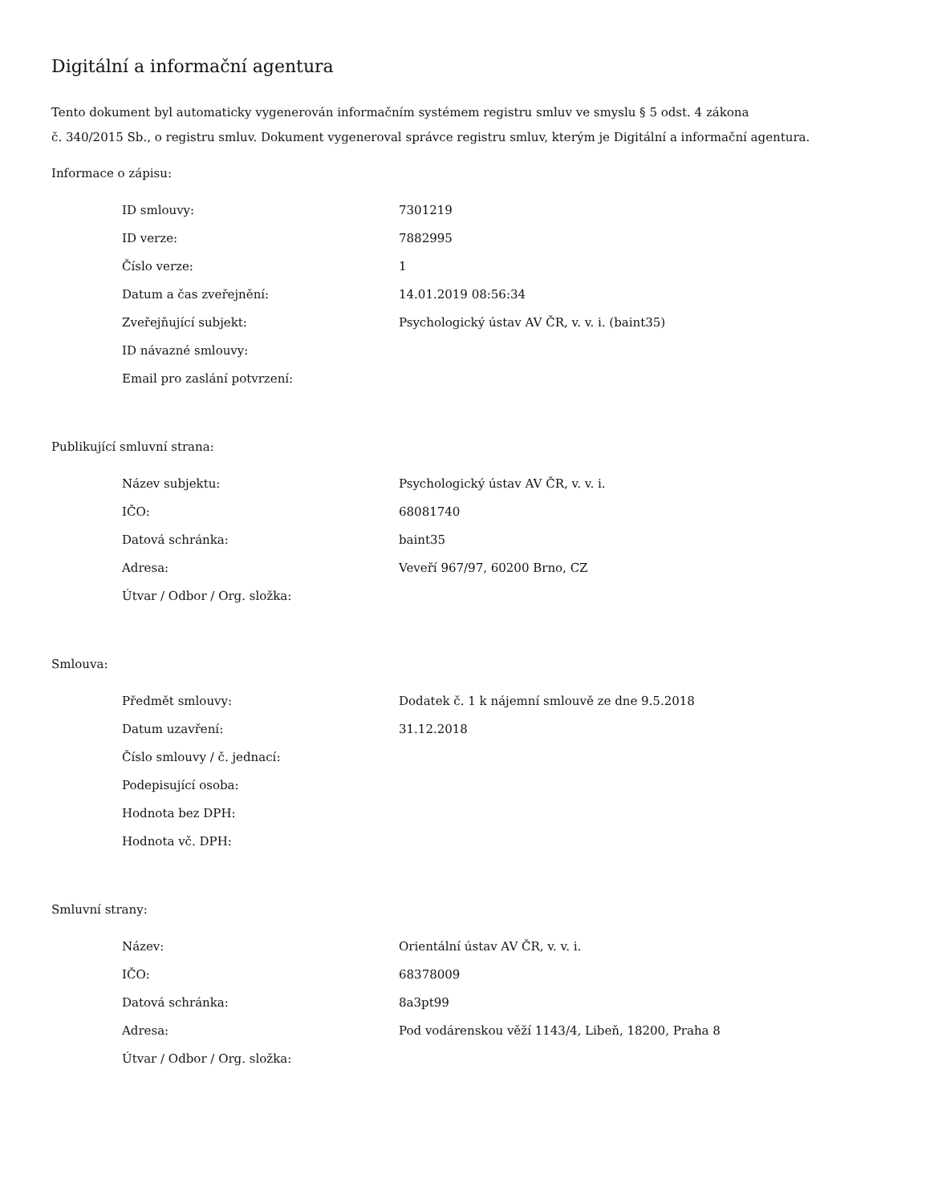Digitální a informační agentura
Tento dokument byl automaticky vygenerován informačním systémem registru smluv ve smyslu § 5 odst. 4 zákona
č. 340/2015 Sb., o registru smluv. Dokument vygeneroval správce registru smluv, kterým je Digitální a informační agentura.
Informace o zápisu:
| ID smlouvy: | 7301219 |
| ID verze: | 7882995 |
| Číslo verze: | 1 |
| Datum a čas zveřejnění: | 14.01.2019 08:56:34 |
| Zveřejňující subjekt: | Psychologický ústav AV ČR, v. v. i. (baint35) |
| ID návazné smlouvy: | |
| Email pro zaslání potvrzení: | |
Publikující smluvní strana:
| Název subjektu: | Psychologický ústav AV ČR, v. v. i. |
| IČO: | 68081740 |
| Datová schránka: | baint35 |
| Adresa: | Veveří 967/97, 60200 Brno, CZ |
| Útvar / Odbor / Org. složka: | |
Smlouva:
| Předmět smlouvy: | Dodatek č. 1 k nájemní smlouvě ze dne 9.5.2018 |
| Datum uzavření: | 31.12.2018 |
| Číslo smlouvy / č. jednací: | |
| Podepisující osoba: | |
| Hodnota bez DPH: | |
| Hodnota vč. DPH: | |
Smluvní strany:
| Název: | Orientální ústav AV ČR, v. v. i. |
| IČO: | 68378009 |
| Datová schránka: | 8a3pt99 |
| Adresa: | Pod vodárenskou věží 1143/4, Libeň, 18200, Praha 8 |
| Útvar / Odbor / Org. složka: | |